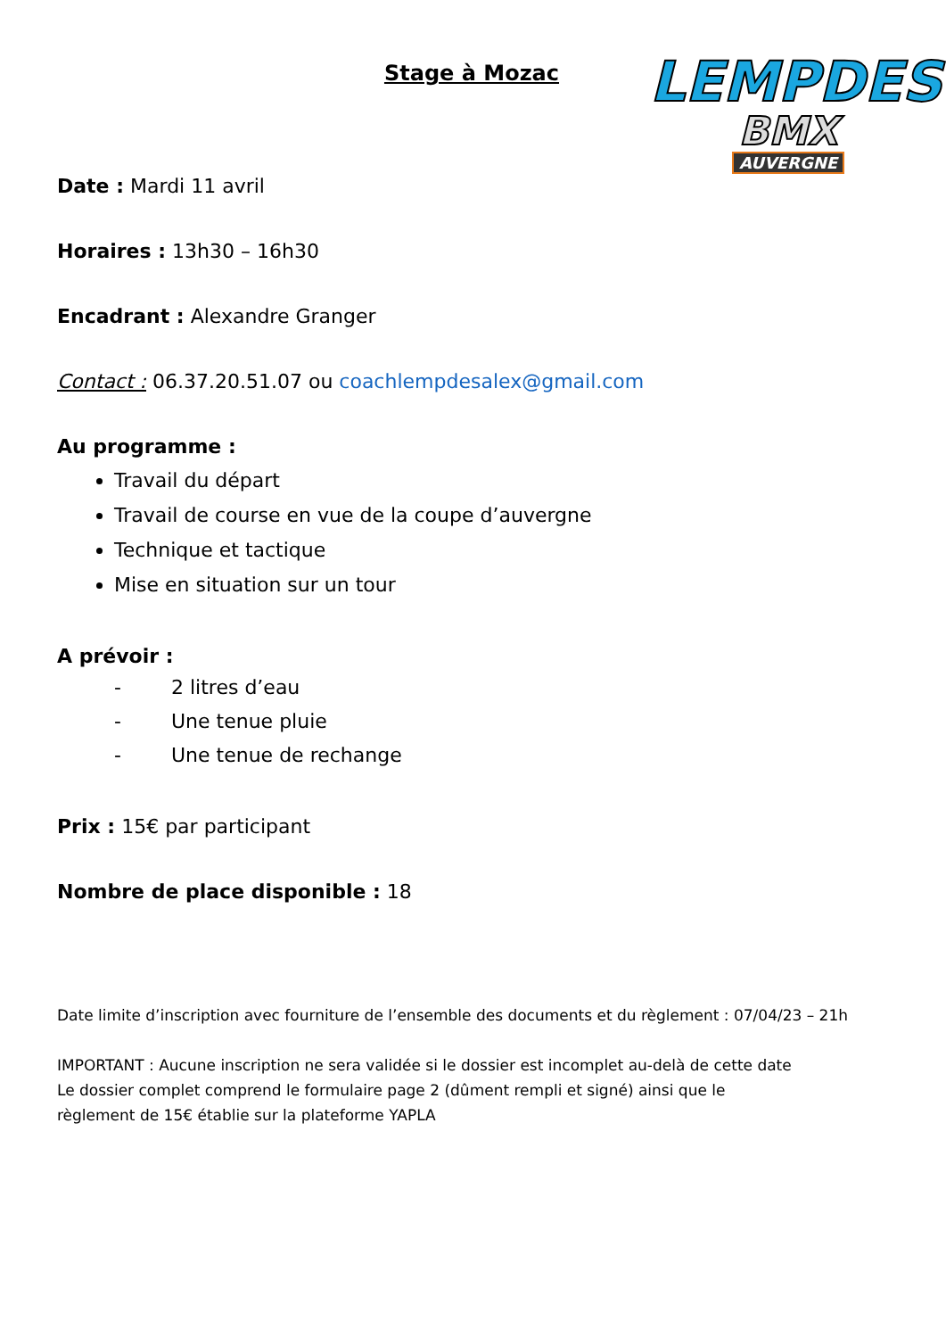Stage à Mozac
LEMPDES
BMX
AUVERGNE
Date : Mardi 11 avril
Horaires : 13h30 – 16h30
Encadrant : Alexandre Granger
Contact : 06.37.20.51.07 ou coachlempdesalex@gmail.com
Au programme :
Travail du départ
Travail de course en vue de la coupe d’auvergne
Technique et tactique
Mise en situation sur un tour
A prévoir :
- 2 litres d’eau
- Une tenue pluie
- Une tenue de rechange
Prix : 15€ par participant
Nombre de place disponible : 18
Date limite d’inscription avec fourniture de l’ensemble des documents et du règlement : 07/04/23 – 21h
IMPORTANT : Aucune inscription ne sera validée si le dossier est incomplet au-delà de cette date
Le dossier complet comprend le formulaire page 2 (dûment rempli et signé) ainsi que le
règlement de 15€ établie sur la plateforme YAPLA